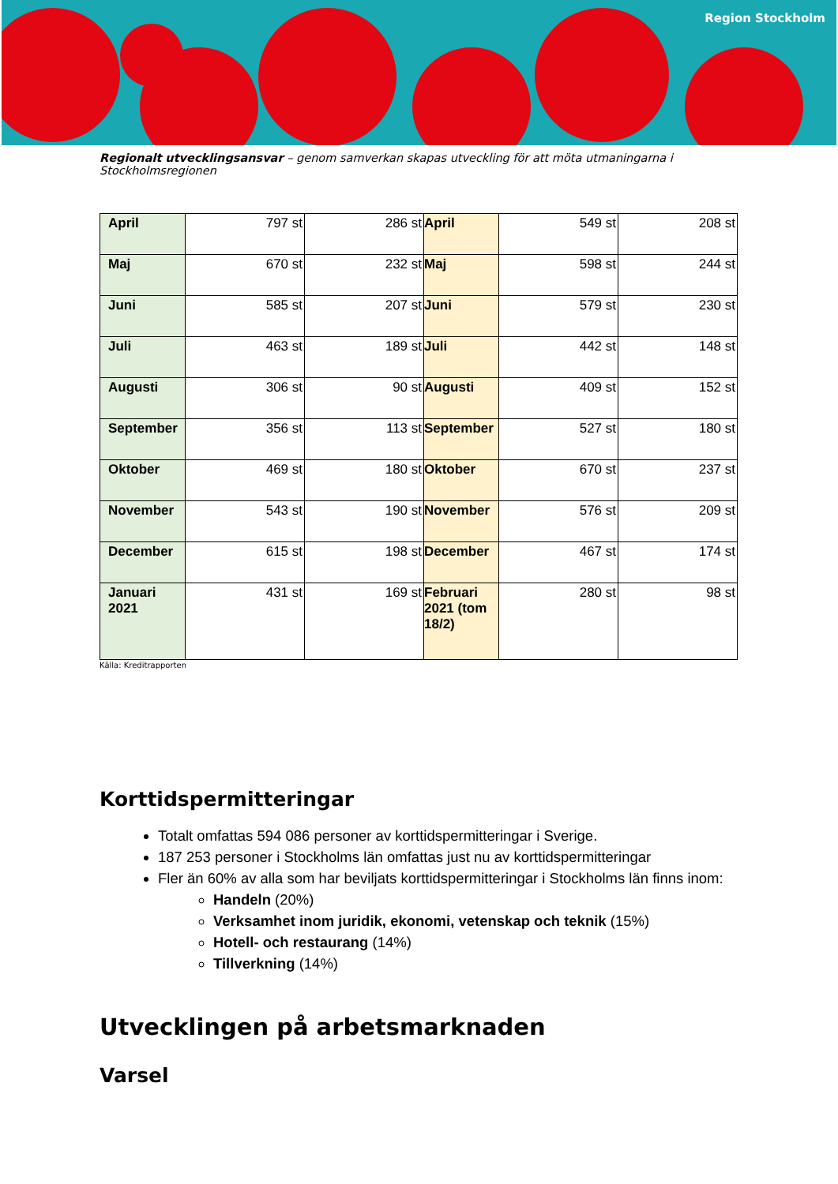Region Stockholm
Regionalt utvecklingsansvar – genom samverkan skapas utveckling för att möta utmaningarna i Stockholmsregionen
| April | 797 st | 286 st | April | 549 st | 208 st |
| Maj | 670 st | 232 st | Maj | 598 st | 244 st |
| Juni | 585 st | 207 st | Juni | 579 st | 230 st |
| Juli | 463 st | 189 st | Juli | 442 st | 148 st |
| Augusti | 306 st | 90 st | Augusti | 409 st | 152 st |
| September | 356 st | 113 st | September | 527 st | 180 st |
| Oktober | 469 st | 180 st | Oktober | 670 st | 237 st |
| November | 543 st | 190 st | November | 576 st | 209 st |
| December | 615 st | 198 st | December | 467 st | 174 st |
| Januari 2021 | 431 st | 169 st | Februari 2021 (tom 18/2) | 280 st | 98 st |
Källa: Kreditrapporten
Korttidspermitteringar
Totalt omfattas 594 086 personer av korttidspermitteringar i Sverige.
187 253 personer i Stockholms län omfattas just nu av korttidspermitteringar
Fler än 60% av alla som har beviljats korttidspermitteringar i Stockholms län finns inom:
Handeln (20%)
Verksamhet inom juridik, ekonomi, vetenskap och teknik (15%)
Hotell- och restaurang (14%)
Tillverkning (14%)
Utvecklingen på arbetsmarknaden
Varsel